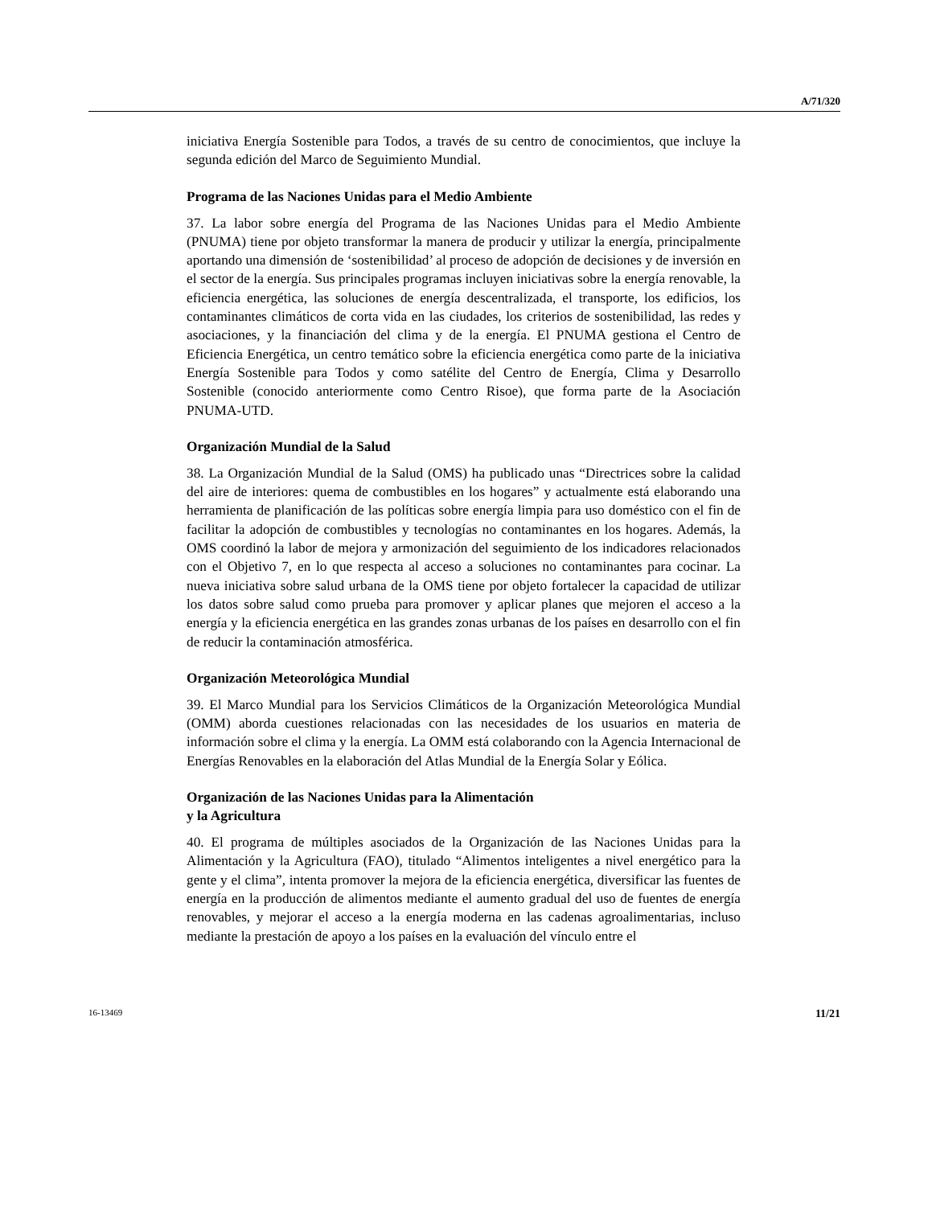A/71/320
iniciativa Energía Sostenible para Todos, a través de su centro de conocimientos, que incluye la segunda edición del Marco de Seguimiento Mundial.
Programa de las Naciones Unidas para el Medio Ambiente
37. La labor sobre energía del Programa de las Naciones Unidas para el Medio Ambiente (PNUMA) tiene por objeto transformar la manera de producir y utilizar la energía, principalmente aportando una dimensión de ‘sostenibilidad’ al proceso de adopción de decisiones y de inversión en el sector de la energía. Sus principales programas incluyen iniciativas sobre la energía renovable, la eficiencia energética, las soluciones de energía descentralizada, el transporte, los edificios, los contaminantes climáticos de corta vida en las ciudades, los criterios de sostenibilidad, las redes y asociaciones, y la financiación del clima y de la energía. El PNUMA gestiona el Centro de Eficiencia Energética, un centro temático sobre la eficiencia energética como parte de la iniciativa Energía Sostenible para Todos y como satélite del Centro de Energía, Clima y Desarrollo Sostenible (conocido anteriormente como Centro Risoe), que forma parte de la Asociación PNUMA-UTD.
Organización Mundial de la Salud
38. La Organización Mundial de la Salud (OMS) ha publicado unas “Directrices sobre la calidad del aire de interiores: quema de combustibles en los hogares” y actualmente está elaborando una herramienta de planificación de las políticas sobre energía limpia para uso doméstico con el fin de facilitar la adopción de combustibles y tecnologías no contaminantes en los hogares. Además, la OMS coordinó la labor de mejora y armonización del seguimiento de los indicadores relacionados con el Objetivo 7, en lo que respecta al acceso a soluciones no contaminantes para cocinar. La nueva iniciativa sobre salud urbana de la OMS tiene por objeto fortalecer la capacidad de utilizar los datos sobre salud como prueba para promover y aplicar planes que mejoren el acceso a la energía y la eficiencia energética en las grandes zonas urbanas de los países en desarrollo con el fin de reducir la contaminación atmosférica.
Organización Meteorológica Mundial
39. El Marco Mundial para los Servicios Climáticos de la Organización Meteorológica Mundial (OMM) aborda cuestiones relacionadas con las necesidades de los usuarios en materia de información sobre el clima y la energía. La OMM está colaborando con la Agencia Internacional de Energías Renovables en la elaboración del Atlas Mundial de la Energía Solar y Eólica.
Organización de las Naciones Unidas para la Alimentación
y la Agricultura
40. El programa de múltiples asociados de la Organización de las Naciones Unidas para la Alimentación y la Agricultura (FAO), titulado “Alimentos inteligentes a nivel energético para la gente y el clima”, intenta promover la mejora de la eficiencia energética, diversificar las fuentes de energía en la producción de alimentos mediante el aumento gradual del uso de fuentes de energía renovables, y mejorar el acceso a la energía moderna en las cadenas agroalimentarias, incluso mediante la prestación de apoyo a los países en la evaluación del vínculo entre el
16-13469 11/21